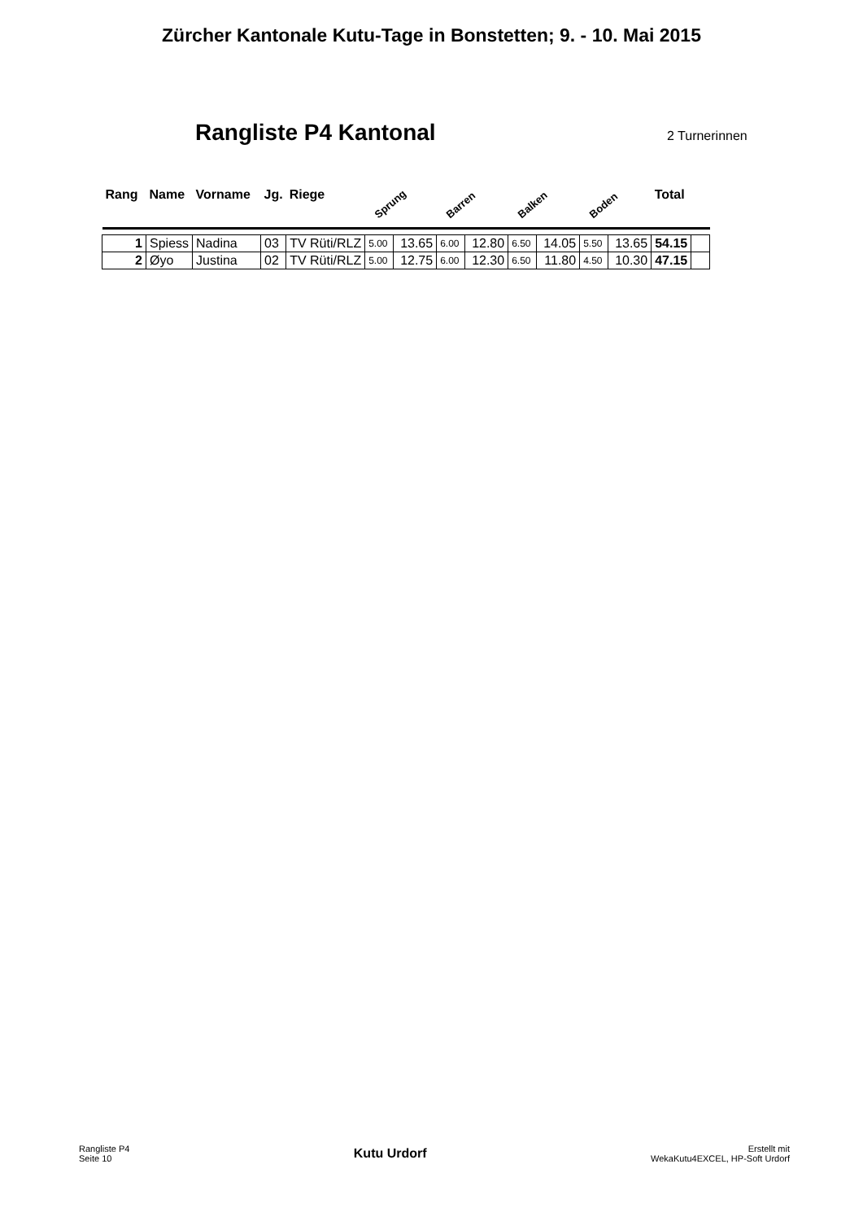Zürcher Kantonale Kutu-Tage in Bonstetten; 9. - 10. Mai 2015
Rangliste P4 Kantonal
2 Turnerinnen
| Rang | Name | Vorname | Jg. | Riege | Sprung | | Barren | | Balken | | Boden | | Total | |
| --- | --- | --- | --- | --- | --- | --- | --- | --- | --- | --- | --- | --- | --- | --- |
| 1 | Spiess | Nadina | 03 | TV Rüti/RLZ | 5.00 | 13.65 | 6.00 | 12.80 | 6.50 | 14.05 | 5.50 | 13.65 | 54.15 | |
| 2 | Øyo | Justina | 02 | TV Rüti/RLZ | 5.00 | 12.75 | 6.00 | 12.30 | 6.50 | 11.80 | 4.50 | 10.30 | 47.15 | |
Rangliste P4
Seite 10
Kutu Urdorf
Erstellt mit
WekaKutu4EXCEL, HP-Soft Urdorf